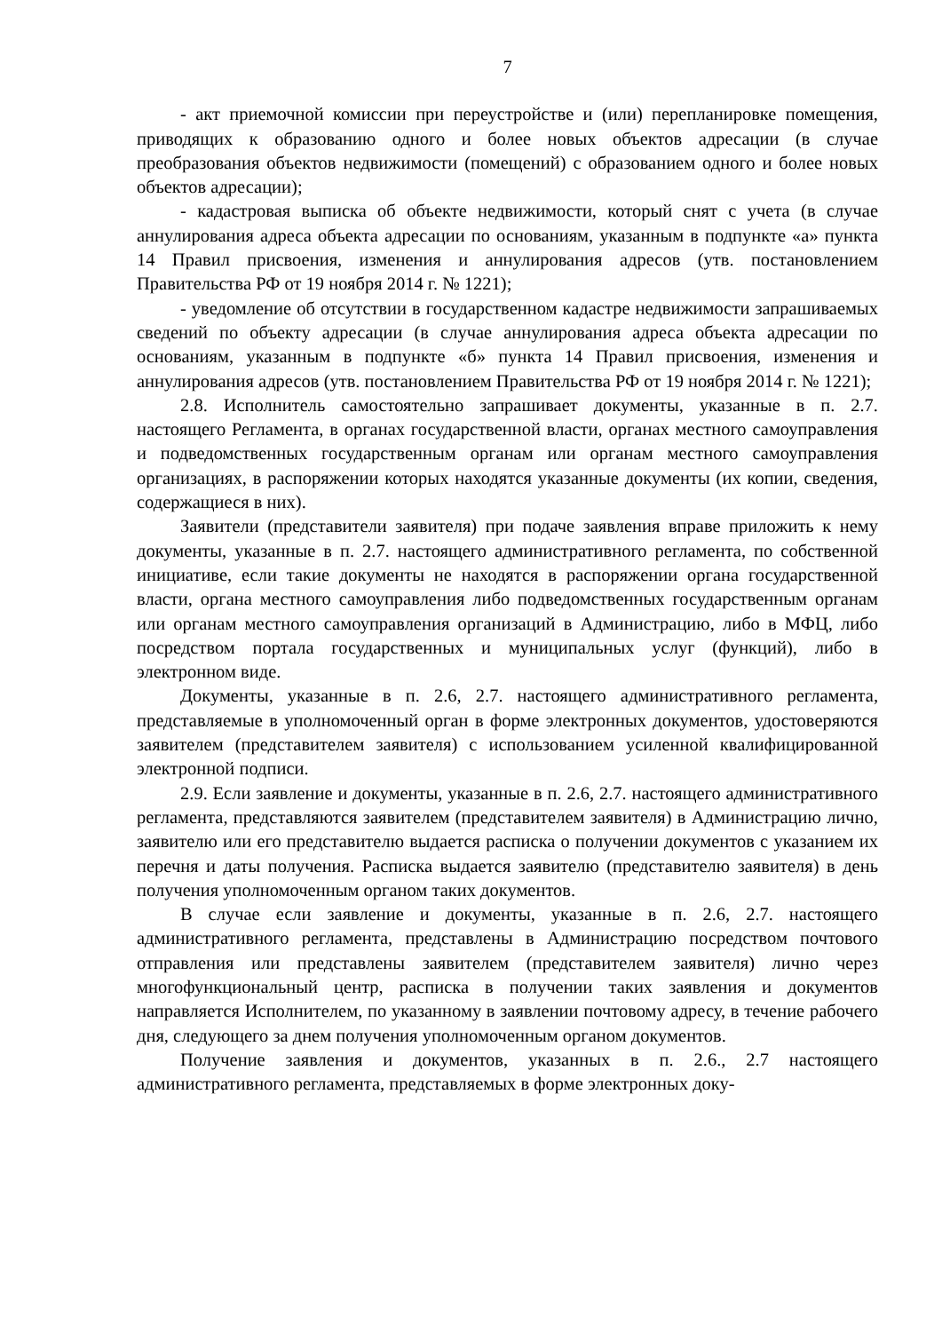7
- акт приемочной комиссии при переустройстве и (или) перепланировке помещения, приводящих к образованию одного и более новых объектов адресации (в случае преобразования объектов недвижимости (помещений) с образованием одного и более новых объектов адресации);
- кадастровая выписка об объекте недвижимости, который снят с учета (в случае аннулирования адреса объекта адресации по основаниям, указанным в подпункте «а» пункта 14 Правил присвоения, изменения и аннулирования адресов (утв. постановлением Правительства РФ от 19 ноября 2014 г. № 1221);
- уведомление об отсутствии в государственном кадастре недвижимости запрашиваемых сведений по объекту адресации (в случае аннулирования адреса объекта адресации по основаниям, указанным в подпункте «б» пункта 14 Правил присвоения, изменения и аннулирования адресов (утв. постановлением Правительства РФ от 19 ноября 2014 г. № 1221);
2.8. Исполнитель самостоятельно запрашивает документы, указанные в п. 2.7. настоящего Регламента, в органах государственной власти, органах местного самоуправления и подведомственных государственным органам или органам местного самоуправления организациях, в распоряжении которых находятся указанные документы (их копии, сведения, содержащиеся в них).
Заявители (представители заявителя) при подаче заявления вправе приложить к нему документы, указанные в п. 2.7. настоящего административного регламента, по собственной инициативе, если такие документы не находятся в распоряжении органа государственной власти, органа местного самоуправления либо подведомственных государственным органам или органам местного самоуправления организаций в Администрацию, либо в МФЦ, либо посредством портала государственных и муниципальных услуг (функций), либо в электронном виде.
Документы, указанные в п. 2.6, 2.7. настоящего административного регламента, представляемые в уполномоченный орган в форме электронных документов, удостоверяются заявителем (представителем заявителя) с использованием усиленной квалифицированной электронной подписи.
2.9. Если заявление и документы, указанные в п. 2.6, 2.7. настоящего административного регламента, представляются заявителем (представителем заявителя) в Администрацию лично, заявителю или его представителю выдается расписка о получении документов с указанием их перечня и даты получения. Расписка выдается заявителю (представителю заявителя) в день получения уполномоченным органом таких документов.
В случае если заявление и документы, указанные в п. 2.6, 2.7. настоящего административного регламента, представлены в Администрацию посредством почтового отправления или представлены заявителем (представителем заявителя) лично через многофункциональный центр, расписка в получении таких заявления и документов направляется Исполнителем, по указанному в заявлении почтовому адресу, в течение рабочего дня, следующего за днем получения уполномоченным органом документов.
Получение заявления и документов, указанных в п. 2.6., 2.7 настоящего административного регламента, представляемых в форме электронных доку-